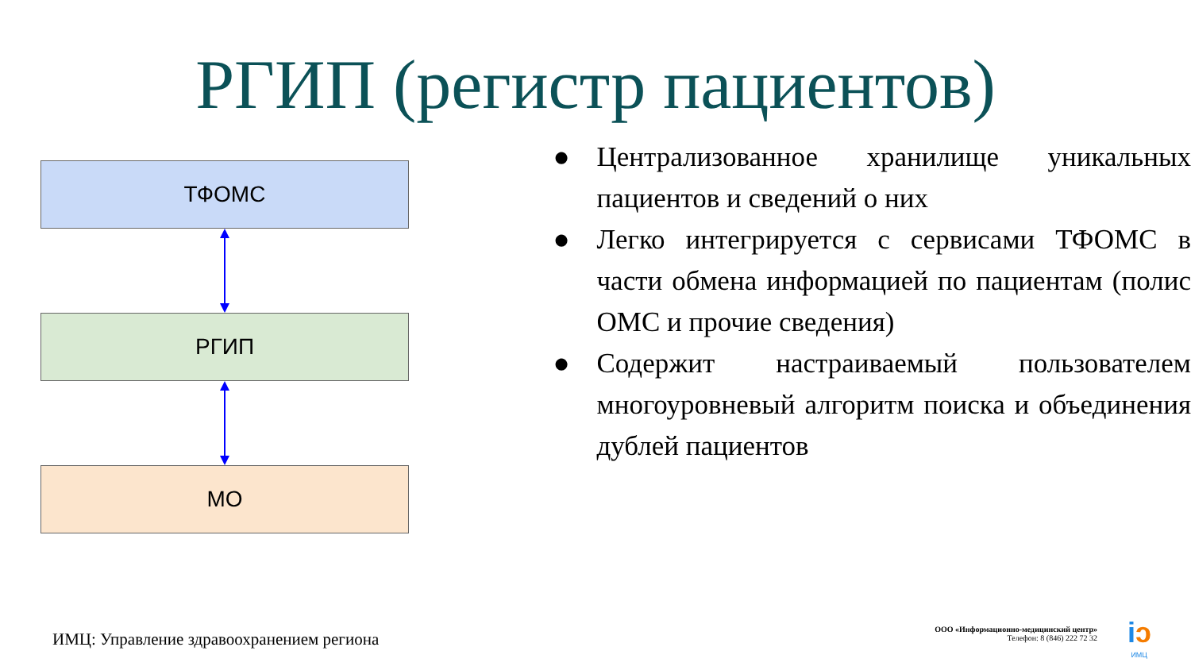РГИП (регистр пациентов)
ТФОМС
РГИП
МО
● Централизованное хранилище уникальных пациентов и сведений о них
● Легко интегрируется с сервисами ТФОМС в части обмена информацией по пациентам (полис ОМС и прочие сведения)
● Содержит настраиваемый пользователем многоуровневый алгоритм поиска и объединения дублей пациентов
ИМЦ: Управление здравоохранением региона
ООО «Информационно-медицинский центр»
Телефон: 8 (846) 222 72 32
iɔ
ИМЦ